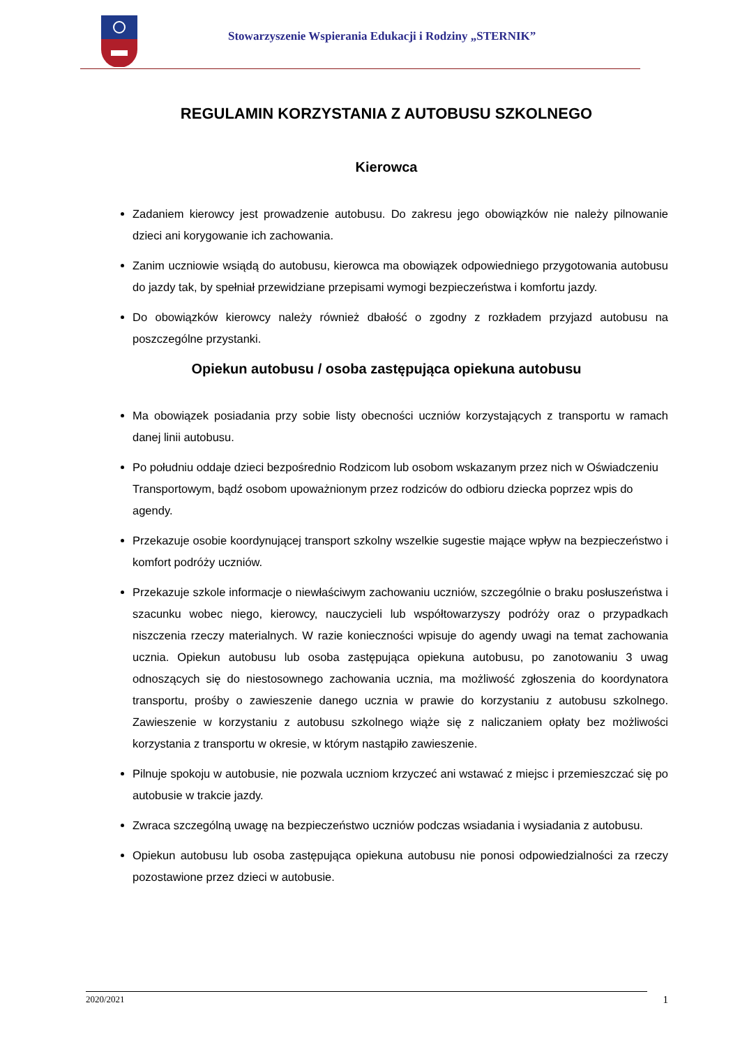Stowarzyszenie Wspierania Edukacji i Rodziny „STERNIK”
REGULAMIN KORZYSTANIA Z AUTOBUSU SZKOLNEGO
Kierowca
Zadaniem kierowcy jest prowadzenie autobusu. Do zakresu jego obowiązków nie należy pilnowanie dzieci ani korygowanie ich zachowania.
Zanim uczniowie wsiądą do autobusu, kierowca ma obowiązek odpowiedniego przygotowania autobusu do jazdy tak, by spełniał przewidziane przepisami wymogi bezpieczeństwa i komfortu jazdy.
Do obowiązków kierowcy należy również dbałość o zgodny z rozkładem przyjazd autobusu na poszczególne przystanki.
Opiekun autobusu / osoba zastępująca opiekuna autobusu
Ma obowiązek posiadania przy sobie listy obecności uczniów korzystających z transportu w ramach danej linii autobusu.
Po południu oddaje dzieci bezpośrednio Rodzicom lub osobom wskazanym przez nich w Oświadczeniu Transportowym, bądź osobom upoważnionym przez rodziców do odbioru dziecka poprzez wpis do agendy.
Przekazuje osobie koordynującej transport szkolny wszelkie sugestie mające wpływ na bezpieczeństwo i komfort podróży uczniów.
Przekazuje szkole informacje o niewłaściwym zachowaniu uczniów, szczególnie o braku posłuszeństwa i szacunku wobec niego, kierowcy, nauczycieli lub współtowarzyszy podróży oraz o przypadkach niszczenia rzeczy materialnych. W razie konieczności wpisuje do agendy uwagi na temat zachowania ucznia. Opiekun autobusu lub osoba zastępująca opiekuna autobusu, po zanotowaniu 3 uwag odnoszących się do niestosownego zachowania ucznia, ma możliwość zgłoszenia do koordynatora transportu, prośby o zawieszenie danego ucznia w prawie do korzystaniu z autobusu szkolnego. Zawieszenie w korzystaniu z autobusu szkolnego wiąże się z naliczaniem opłaty bez możliwości korzystania z transportu w okresie, w którym nastąpiło zawieszenie.
Pilnuje spokoju w autobusie, nie pozwala uczniom krzyczeć ani wstawać z miejsc i przemieszczać się po autobusie w trakcie jazdy.
Zwraca szczególną uwagę na bezpieczeństwo uczniów podczas wsiadania i wysiadania z autobusu.
Opiekun autobusu lub osoba zastępująca opiekuna autobusu nie ponosi odpowiedzialności za rzeczy pozostawione przez dzieci w autobusie.
2020/2021 1